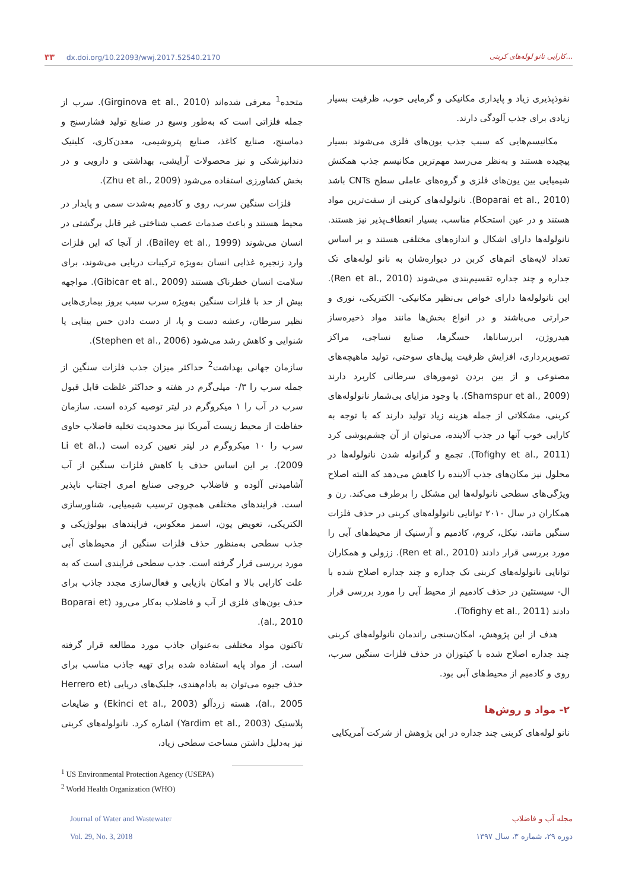۳۳ dx.doi.org/10.22093/wwj.2017.52540.2170
کارایی نانو لوله‌های کربنی...
متحده<sup>1</sup> معرفی شده‌اند (Girginova et al., 2010). سرب از جمله فلزاتی است که به‌طور وسیع در صنایع تولید فشارسنج و دماسنج، صنایع کاغذ، صنایع پتروشیمی، معدن‌کاری، کلینیک دندانپزشکی و نیز محصولات آرایشی، بهداشتی و دارویی و در بخش کشاورزی استفاده می‌شود (Zhu et al., 2009).
فلزات سنگین سرب، روی و کادمیم به‌شدت سمی و پایدار در محیط هستند و باعث صدمات عصب شناختی غیر قابل برگشتی در انسان می‌شوند (Bailey et al., 1999). از آنجا که این فلزات وارد زنجیره غذایی انسان به‌ویژه ترکیبات دریایی می‌شوند، برای سلامت انسان خطرناک هستند (Gibicar et al., 2009). مواجهه بیش از حد با فلزات سنگین به‌ویژه سرب سبب بروز بیماری‌هایی نظیر سرطان، رعشه دست و پا، از دست دادن حس بینایی یا شنوایی و کاهش رشد می‌شود (Stephen et al., 2006).
سازمان جهانی بهداشت<sup>2</sup> حداکثر میزان جذب فلزات سنگین از جمله سرب را ۰/۳ میلی‌گرم در هفته و حداکثر غلظت قابل قبول سرب در آب را ۱ میکروگرم در لیتر توصیه کرده است. سازمان حفاظت از محیط زیست آمریکا نیز محدودیت تخلیه فاضلاب حاوی سرب را ۱۰ میکروگرم در لیتر تعیین کرده است (Li et al., 2009). بر این اساس حذف یا کاهش فلزات سنگین از آب آشامیدنی آلوده و فاضلاب خروجی صنایع امری اجتناب ناپذیر است. فرایندهای مختلفی همچون ترسیب شیمیایی، شناورسازی الکتریکی، تعویض یون، اسمز معکوس، فرایندهای بیولوژیکی و جذب سطحی به‌منظور حذف فلزات سنگین از محیط‌های آبی مورد بررسی قرار گرفته است. جذب سطحی فرایندی است که به علت کارایی بالا و امکان بازیابی و فعال‌سازی مجدد جاذب برای حذف یون‌های فلزی از آب و فاضلاب به‌کار می‌رود (Boparai et al., 2010).
تاکنون مواد مختلفی به‌عنوان جاذب مورد مطالعه قرار گرفته است. از مواد پایه استفاده شده برای تهیه جاذب مناسب برای حذف جیوه می‌توان به بادام‌هندی، جلبک‌های دریایی (Herrero et al., 2005)، هسته زردآلو (Ekinci et al., 2003) و ضایعات پلاستیک (Yardim et al., 2003) اشاره کرد. نانولوله‌های کربنی نیز به‌دلیل داشتن مساحت سطحی زیاد،
<sup>1</sup> US Environmental Protection Agency (USEPA)
<sup>2</sup> World Health Organization (WHO)
نفوذپذیری زیاد و پایداری مکانیکی و گرمایی خوب، ظرفیت بسیار زیادی برای جذب آلودگی دارند.
مکانیسم‌هایی که سبب جذب یون‌های فلزی می‌شوند بسیار پیچیده هستند و به‌نظر می‌رسد مهم‌ترین مکانیسم جذب همکنش شیمیایی بین یون‌های فلزی و گروه‌های عاملی سطح CNTs باشد (Boparai et al., 2010). نانولوله‌های کربنی از سفت‌ترین مواد هستند و در عین استحکام مناسب، بسیار انعطاف‌پذیر نیز هستند. نانولوله‌ها دارای اشکال و اندازه‌های مختلفی هستند و بر اساس تعداد لایه‌های اتم‌های کربن در دیواره‌شان به نانو لوله‌های تک جداره و چند جداره تقسیم‌بندی می‌شوند (Ren et al., 2010). این نانولوله‌ها دارای خواص بی‌نظیر مکانیکی- الکتریکی، نوری و حرارتی می‌باشند و در انواع بخش‌ها مانند مواد ذخیره‌ساز هیدروژن، ابررساناها، حسگرها، صنایع نساجی، مراکز تصویربرداری، افزایش ظرفیت پیل‌های سوختی، تولید ماهیچه‌های مصنوعی و از بین بردن تومورهای سرطانی کاربرد دارند (Shamspur et al., 2009). با وجود مزایای بی‌شمار نانولوله‌های کربنی، مشکلاتی از جمله هزینه زیاد تولید دارند که با توجه به کارایی خوب آنها در جذب آلاینده، می‌توان از آن چشم‌پوشی کرد (Tofighy et al., 2011). تجمع و گرانوله شدن نانولوله‌ها در محلول نیز مکان‌های جذب آلاینده را کاهش می‌دهد که البته اصلاح ویژگی‌های سطحی نانولوله‌ها این مشکل را برطرف می‌کند. رن و همکاران در سال ۲۰۱۰ توانایی نانولوله‌های کربنی در حذف فلزات سنگین مانند، نیکل، کروم، کادمیم و آرسنیک از محیط‌های آبی را مورد بررسی قرار دادند (Ren et al., 2010). ززولی و همکاران توانایی نانولوله‌های کربنی تک جداره و چند جداره اصلاح شده با ال- سیستئین در حذف کادمیم از محیط آبی را مورد بررسی قرار دادند (Tofighy et al., 2011).
هدف از این پژوهش، امکان‌سنجی راندمان نانولوله‌های کربنی چند جداره اصلاح شده با کیتوزان در حذف فلزات سنگین سرب، روی و کادمیم از محیط‌های آبی بود.
۲- مواد و روش‌ها
نانو لوله‌های کربنی چند جداره در این پژوهش از شرکت آمریکایی
Journal of Water and Wastewater
Vol. 29, No. 3, 2018
مجله آب و فاضلاب
دوره ۲۹، شماره ۳، سال ۱۳۹۷